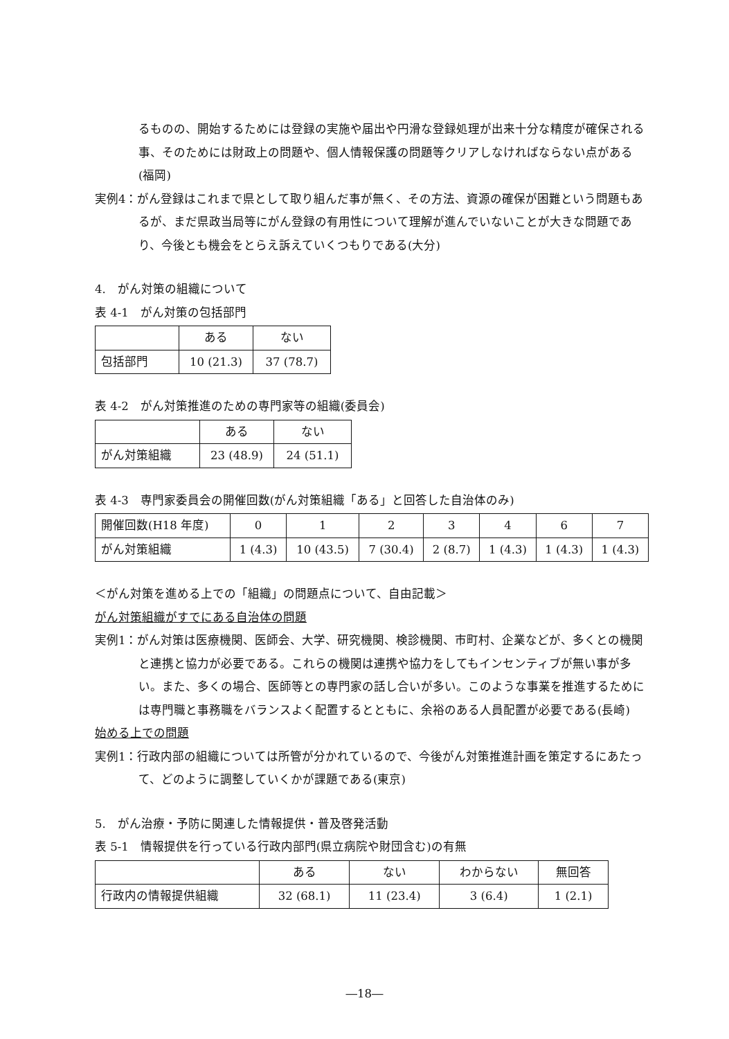るものの、開始するためには登録の実施や届出や円滑な登録処理が出来十分な精度が確保される事、そのためには財政上の問題や、個人情報保護の問題等クリアしなければならない点がある(福岡)
実例4：がん登録はこれまで県として取り組んだ事が無く、その方法、資源の確保が困難という問題もあるが、まだ県政当局等にがん登録の有用性について理解が進んでいないことが大きな問題であり、今後とも機会をとらえ訴えていくつもりである(大分)
4.　がん対策の組織について
表 4-1　がん対策の包括部門
| | ある | ない |
| 包括部門 | 10 (21.3) | 37 (78.7) |
表 4-2　がん対策推進のための専門家等の組織(委員会)
| | ある | ない |
| がん対策組織 | 23 (48.9) | 24 (51.1) |
表 4-3　専門家委員会の開催回数(がん対策組織「ある」と回答した自治体のみ)
| 開催回数(H18 年度) | 0 | 1 | 2 | 3 | 4 | 6 | 7 |
| がん対策組織 | 1 (4.3) | 10 (43.5) | 7 (30.4) | 2 (8.7) | 1 (4.3) | 1 (4.3) | 1 (4.3) |
＜がん対策を進める上での「組織」の問題点について、自由記載＞
がん対策組織がすでにある自治体の問題
実例1：がん対策は医療機関、医師会、大学、研究機関、検診機関、市町村、企業などが、多くとの機関と連携と協力が必要である。これらの機関は連携や協力をしてもインセンティブが無い事が多い。また、多くの場合、医師等との専門家の話し合いが多い。このような事業を推進するためには専門職と事務職をバランスよく配置するとともに、余裕のある人員配置が必要である(長崎)
始める上での問題
実例1：行政内部の組織については所管が分かれているので、今後がん対策推進計画を策定するにあたって、どのように調整していくかが課題である(東京)
5.　がん治療・予防に関連した情報提供・普及啓発活動
表 5-1　情報提供を行っている行政内部門(県立病院や財団含む)の有無
| | ある | ない | わからない | 無回答 |
| 行政内の情報提供組織 | 32 (68.1) | 11 (23.4) | 3 (6.4) | 1 (2.1) |
―18―